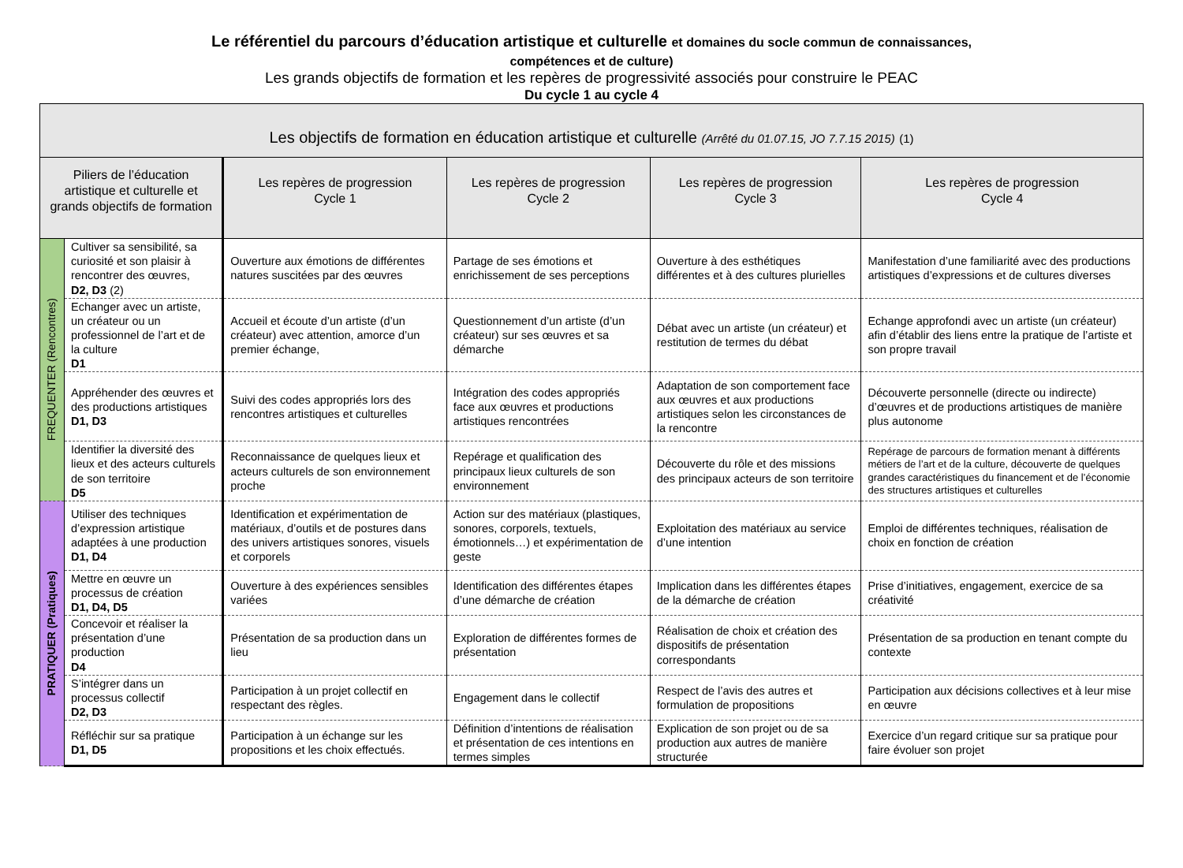Le référentiel du parcours d’éducation artistique et culturelle et domaines du socle commun de connaissances,
compétences et de culture)
Les grands objectifs de formation et les repères de progressivité associés pour construire le PEAC
Du cycle 1 au cycle 4
| Les objectifs de formation en éducation artistique et culturelle (Arrêté du 01.07.15, JO 7.7.15 2015) (1) | | | | | |
| --- | --- | --- | --- | --- | --- |
| Piliers de l’éducation artistique et culturelle et grands objectifs de formation | | Les repères de progression Cycle 1 | Les repères de progression Cycle 2 | Les repères de progression Cycle 3 | Les repères de progression Cycle 4 |
| FREQUENTER (Rencontres) | Cultiver sa sensibilité, sa curiosité et son plaisir à rencontrer des œuvres, D2, D3 (2) | Ouverture aux émotions de différentes natures suscitées par des œuvres | Partage de ses émotions et enrichissement de ses perceptions | Ouverture à des esthétiques différentes et à des cultures plurielles | Manifestation d’une familiarité avec des productions artistiques d’expressions et de cultures diverses |
| | Echanger avec un artiste, un créateur ou un professionnel de l’art et de la culture D1 | Accueil et écoute d’un artiste (d’un créateur) avec attention, amorce d’un premier échange, | Questionnement d’un artiste (d’un créateur) sur ses œuvres et sa démarche | Débat avec un artiste (un créateur) et restitution de termes du débat | Echange approfondi avec un artiste (un créateur) afin d’établir des liens entre la pratique de l’artiste et son propre travail |
| | Appréhender des œuvres et des productions artistiques D1, D3 | Suivi des codes appropriés lors des rencontres artistiques et culturelles | Intégration des codes appropriés face aux œuvres et productions artistiques rencontrées | Adaptation de son comportement face aux œuvres et aux productions artistiques selon les circonstances de la rencontre | Découverte personnelle (directe ou indirecte) d’œuvres et de productions artistiques de manière plus autonome |
| | Identifier la diversité des lieux et des acteurs culturels de son territoire D5 | Reconnaissance de quelques lieux et acteurs culturels de son environnement proche | Repérage et qualification des principaux lieux culturels de son environnement | Découverte du rôle et des missions des principaux acteurs de son territoire | Repérage de parcours de formation menant à différents métiers de l’art et de la culture, découverte de quelques grandes caractéristiques du financement et de l’économie des structures artistiques et culturelles |
| PRATIQUER (Pratiques) | Utiliser des techniques d’expression artistique adaptées à une production D1, D4 | Identification et expérimentation de matériaux, d’outils et de postures dans des univers artistiques sonores, visuels et corporels | Action sur des matériaux (plastiques, sonores, corporels, textuels, émotionnels…) et expérimentation de geste | Exploitation des matériaux au service d’une intention | Emploi de différentes techniques, réalisation de choix en fonction de création |
| | Mettre en œuvre un processus de création D1, D4, D5 | Ouverture à des expériences sensibles variées | Identification des différentes étapes d’une démarche de création | Implication dans les différentes étapes de la démarche de création | Prise d’initiatives, engagement, exercice de sa créativité |
| | Concevoir et réaliser la présentation d’une production D4 | Présentation de sa production dans un lieu | Exploration de différentes formes de présentation | Réalisation de choix et création des dispositifs de présentation correspondants | Présentation de sa production en tenant compte du contexte |
| | S’intégrer dans un processus collectif D2, D3 | Participation à un projet collectif en respectant des règles. | Engagement dans le collectif | Respect de l’avis des autres et formulation de propositions | Participation aux décisions collectives et à leur mise en œuvre |
| | Réfléchir sur sa pratique D1, D5 | Participation à un échange sur les propositions et les choix effectués. | Définition d’intentions de réalisation et présentation de ces intentions en termes simples | Explication de son projet ou de sa production aux autres de manière structurée | Exercice d’un regard critique sur sa pratique pour faire évoluer son projet |